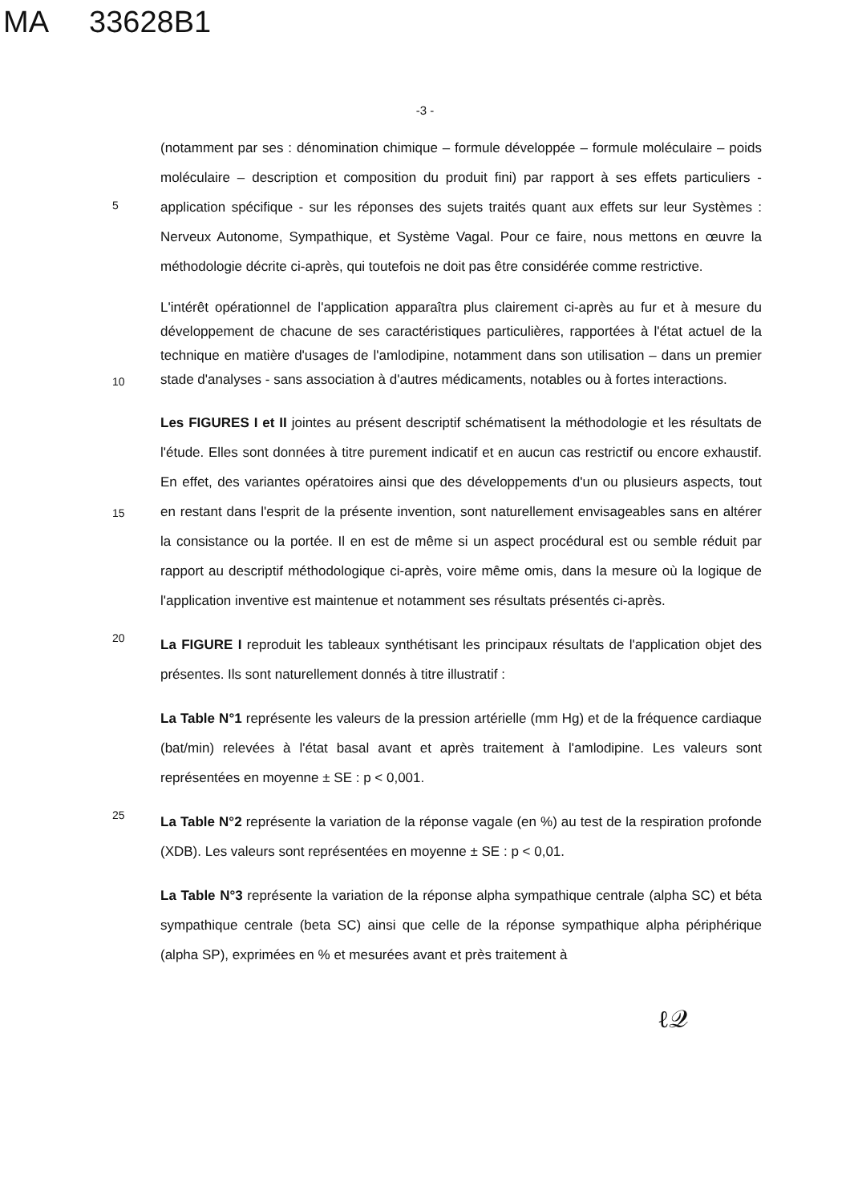MA 33628B1
-3 -
5
(notamment par ses : dénomination chimique – formule développée – formule moléculaire – poids moléculaire – description et composition du produit fini) par rapport à ses effets particuliers - application spécifique - sur les réponses des sujets traités quant aux effets sur leur Systèmes : Nerveux Autonome, Sympathique, et Système Vagal. Pour ce faire, nous mettons en œuvre la méthodologie décrite ci-après, qui toutefois ne doit pas être considérée comme restrictive.
10
L'intérêt opérationnel de l'application apparaîtra plus clairement ci-après au fur et à mesure du développement de chacune de ses caractéristiques particulières, rapportées à l'état actuel de la technique en matière d'usages de l'amlodipine, notamment dans son utilisation – dans un premier stade d'analyses - sans association à d'autres médicaments, notables ou à fortes interactions.
15
Les FIGURES I et II jointes au présent descriptif schématisent la méthodologie et les résultats de l'étude. Elles sont données à titre purement indicatif et en aucun cas restrictif ou encore exhaustif. En effet, des variantes opératoires ainsi que des développements d'un ou plusieurs aspects, tout en restant dans l'esprit de la présente invention, sont naturellement envisageables sans en altérer la consistance ou la portée. Il en est de même si un aspect procédural est ou semble réduit par rapport au descriptif méthodologique ci-après, voire même omis, dans la mesure où la logique de l'application inventive est maintenue et notamment ses résultats présentés ci-après.
20
La FIGURE I reproduit les tableaux synthétisant les principaux résultats de l'application objet des présentes. Ils sont naturellement donnés à titre illustratif :
La Table N°1 représente les valeurs de la pression artérielle (mm Hg) et de la fréquence cardiaque (bat/min) relevées à l'état basal avant et après traitement à l'amlodipine. Les valeurs sont représentées en moyenne ± SE : p < 0,001.
25
La Table N°2 représente la variation de la réponse vagale (en %) au test de la respiration profonde (XDB). Les valeurs sont représentées en moyenne ± SE : p < 0,01.
La Table N°3 représente la variation de la réponse alpha sympathique centrale (alpha SC) et béta sympathique centrale (beta SC) ainsi que celle de la réponse sympathique alpha périphérique (alpha SP), exprimées en % et mesurées avant et près traitement à
ℓ𝒬